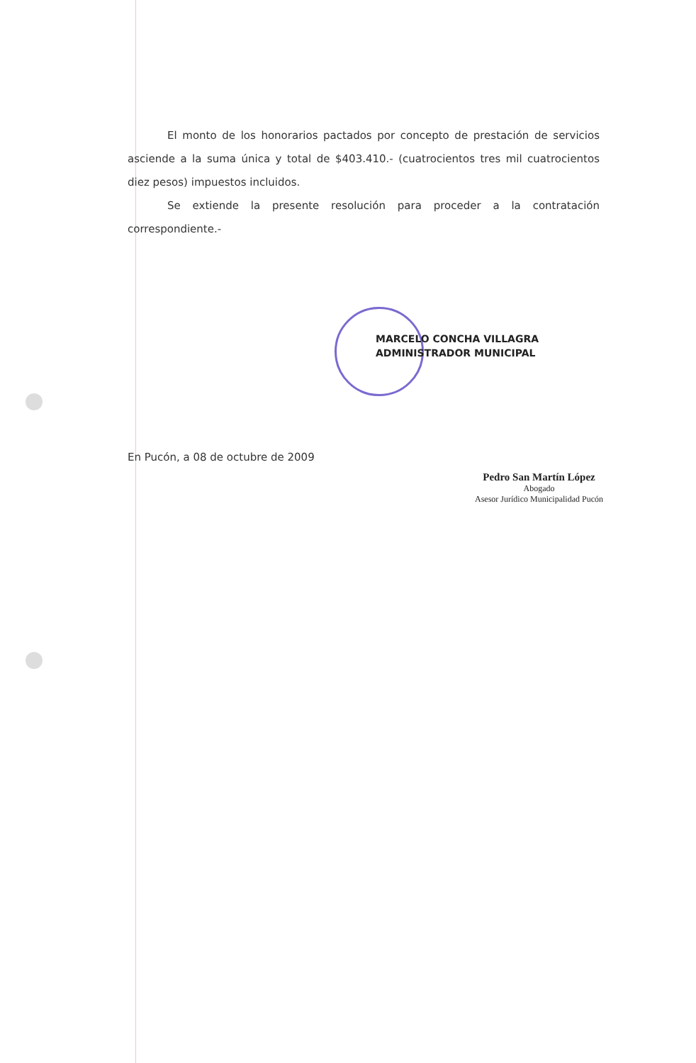El monto de los honorarios pactados por concepto de prestación de servicios asciende a la suma única y total de $403.410.- (cuatrocientos tres mil cuatrocientos diez pesos) impuestos incluidos.
Se extiende la presente resolución para proceder a la contratación correspondiente.-
MARCELO CONCHA VILLAGRA
ADMINISTRADOR MUNICIPAL
En Pucón, a 08 de octubre de 2009
Pedro San Martín López
Abogado
Asesor Jurídico Municipalidad Pucón